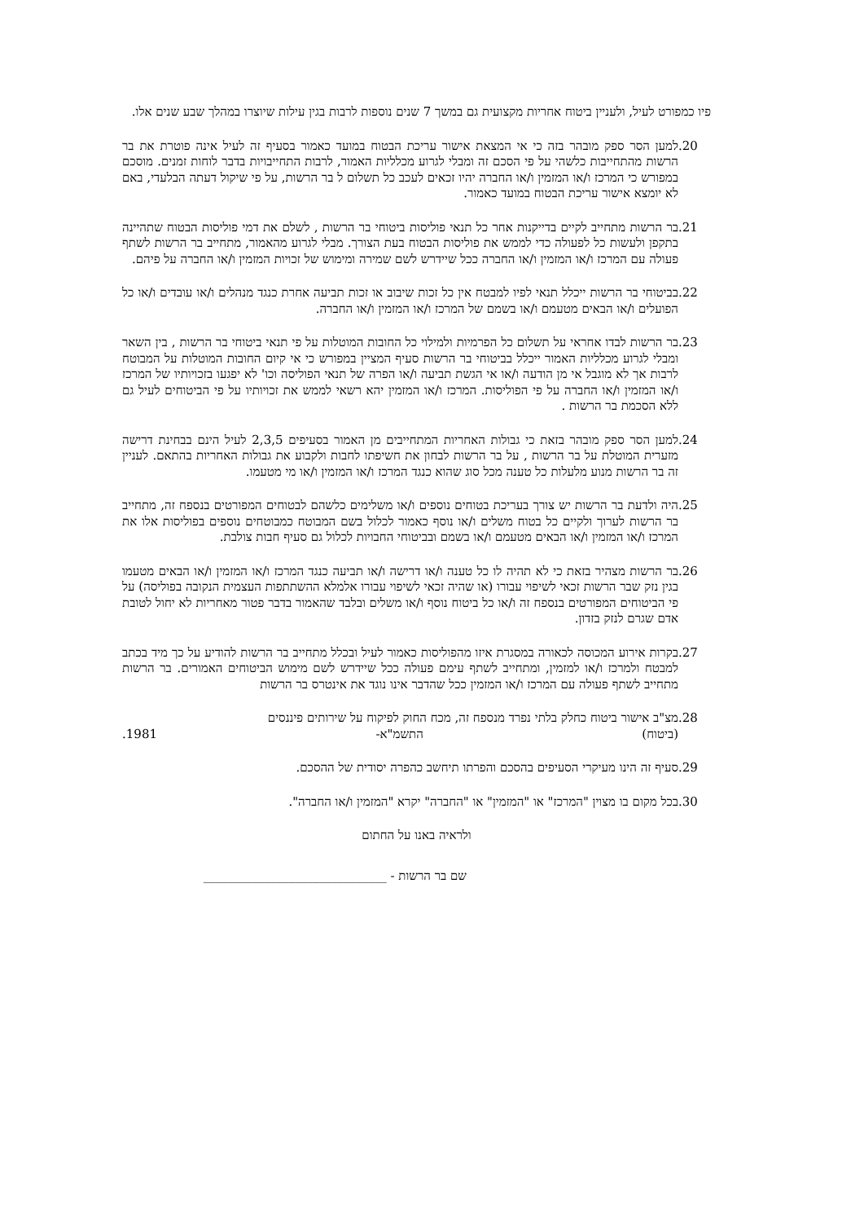פיו כמפורט לעיל, ולעניין ביטוח אחריות מקצועית גם במשך 7 שנים נוספות לרבות בגין עילות שיוצרו במהלך שבע שנים אלו.
.20 למען הסר ספק מובהר בזה כי אי המצאת אישור עריכת הבטוח במועד כאמור בסעיף זה לעיל אינה פוטרת את בר הרשות מהתחייבות כלשהי על פי הסכם זה ומבלי לגרוע מכלליות האמור, לרבות התחייבויות בדבר לוחות זמנים. מוסכם במפורש כי המרכז ו/או המזמין ו/או החברה יהיו זכאים לעכב כל תשלום ל בר הרשות, על פי שיקול דעתה הבלעדי, באם לא יומצא אישור עריכת הבטוח במועד כאמור.
.21 בר הרשות מתחייב לקיים בדייקנות אחר כל תנאי פוליסות ביטוחי בר הרשות , לשלם את דמי פוליסות הבטוח שתהיינה בתקפן ולעשות כל לפעולה כדי לממש את פוליסות הבטוח בעת הצורך. מבלי לגרוע מהאמור, מתחייב בר הרשות לשתף פעולה עם המרכז ו/או המזמין ו/או החברה ככל שיידרש לשם שמירה ומימוש של זכויות המזמין ו/או החברה על פיהם.
.22 בביטוחי בר הרשות ייכלל תנאי לפיו למבטח אין כל זכות שיבוב או זכות תביעה אחרת כנגד מנהלים ו/או עובדים ו/או כל הפועלים ו/או הבאים מטעמם ו/או בשמם של המרכז ו/או המזמין ו/או החברה.
.23 בר הרשות לבדו אחראי על תשלום כל הפרמיות ולמילוי כל החובות המוטלות על פי תנאי ביטוחי בר הרשות , בין השאר ומבלי לגרוע מכלליות האמור ייכלל בביטוחי בר הרשות סעיף המציין במפורש כי אי קיום החובות המוטלות על המבוטח לרבות אך לא מוגבל אי מן הודעה ו/או אי הגשת תביעה ו/או הפרה של תנאי הפוליסה וכו' לא יפגעו בזכויותיו של המרכז ו/או המזמין ו/או החברה על פי הפוליסות. המרכז ו/או המזמין יהא רשאי לממש את זכויותיו על פי הביטוחים לעיל גם ללא הסכמת בר הרשות .
.24 למען הסר ספק מובהר בזאת כי גבולות האחריות המתחייבים מן האמור בסעיפים 2,3,5 לעיל הינם בבחינת דרישה מזערית המוטלת על בר הרשות , על בר הרשות לבחון את חשיפתו לחבות ולקבוע את גבולות האחריות בהתאם. לעניין זה בר הרשות מנוע מלעלות כל טענה מכל סוג שהוא כנגד המרכז ו/או המזמין ו/או מי מטעמו.
.25 היה ולדעת בר הרשות יש צורך בעריכת בטוחים נוספים ו/או משלימים כלשהם לבטוחים המפורטים בנספח זה, מתחייב בר הרשות לערוך ולקיים כל בטוח משלים ו/או נוסף כאמור לכלול בשם המבוטח כמבוטחים נוספים בפוליסות אלו את המרכז ו/או המזמין ו/או הבאים מטעמם ו/או בשמם ובביטוחי החבויות לכלול גם סעיף חבות צולבת.
.26 בר הרשות מצהיר בזאת כי לא תהיה לו כל טענה ו/או דרישה ו/או תביעה כנגד המרכז ו/או המזמין ו/או הבאים מטעמו בגין נזק שבר הרשות זכאי לשיפוי עבורו (או שהיה זכאי לשיפוי עבורו אלמלא ההשתתפות העצמית הנקובה בפוליסה) על פי הביטוחים המפורטים בנספח זה ו/או כל ביטוח נוסף ו/או משלים ובלבד שהאמור בדבר פטור מאחריות לא יחול לטובת אדם שגרם לנזק בזדון.
.27 בקרות אירוע המכוסה לכאורה במסגרת איזו מהפוליסות כאמור לעיל ובכלל מתחייב בר הרשות להודיע על כך מיד בכתב למבטח ולמרכז ו/או למזמין, ומתחייב לשתף עימם פעולה ככל שיידרש לשם מימוש הביטוחים האמורים. בר הרשות מתחייב לשתף פעולה עם המרכז ו/או המזמין ככל שהדבר אינו נוגד את אינטרס בר הרשות
.28 מצ"ב אישור ביטוח כחלק בלתי נפרד מנספח זה, מכח החוק לפיקוח על שירותים פיננסים
(ביטוח) התשמ"א- 1981.
.29 סעיף זה הינו מעיקרי הסעיפים בהסכם והפרתו תיחשב כהפרה יסודית של ההסכם.
.30 בכל מקום בו מצוין "המרכז" או "המזמין" או "החברה" יקרא "המזמין ו/או החברה".
ולראיה באנו על החתום
שם בר הרשות - ______________________________